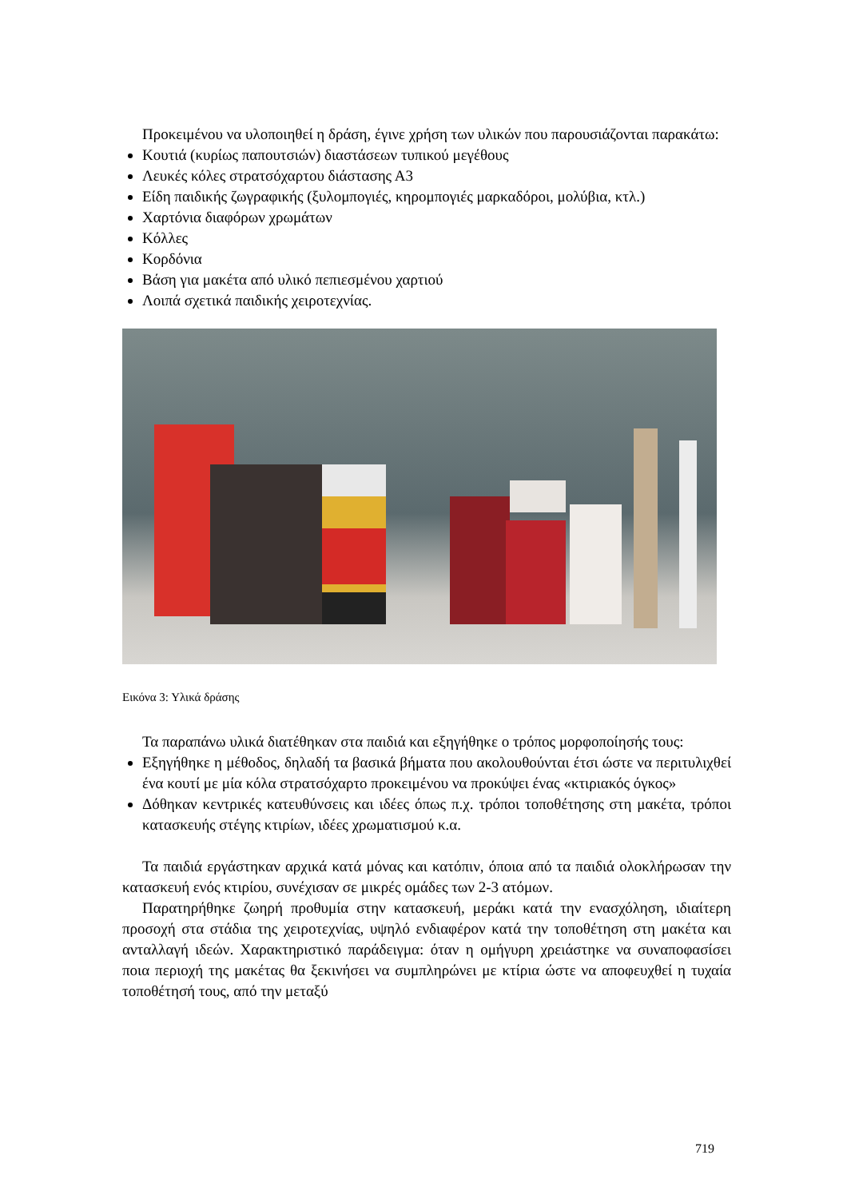Προκειμένου να υλοποιηθεί η δράση, έγινε χρήση των υλικών που παρουσιάζονται παρακάτω:
Κουτιά (κυρίως παπουτσιών) διαστάσεων τυπικού μεγέθους
Λευκές κόλες στρατσόχαρτου διάστασης Α3
Είδη παιδικής ζωγραφικής (ξυλομπογιές, κηρομπογιές μαρκαδόροι, μολύβια, κτλ.)
Χαρτόνια διαφόρων χρωμάτων
Κόλλες
Κορδόνια
Βάση για μακέτα από υλικό πεπιεσμένου χαρτιού
Λοιπά σχετικά παιδικής χειροτεχνίας.
Εικόνα 3: Υλικά δράσης
Τα παραπάνω υλικά διατέθηκαν στα παιδιά και εξηγήθηκε ο τρόπος μορφοποίησής τους:
Εξηγήθηκε η μέθοδος, δηλαδή τα βασικά βήματα που ακολουθούνται έτσι ώστε να περιτυλιχθεί ένα κουτί με μία κόλα στρατσόχαρτο προκειμένου να προκύψει ένας «κτιριακός όγκος»
Δόθηκαν κεντρικές κατευθύνσεις και ιδέες όπως π.χ. τρόποι τοποθέτησης στη μακέτα, τρόποι κατασκευής στέγης κτιρίων, ιδέες χρωματισμού κ.α.
Τα παιδιά εργάστηκαν αρχικά κατά μόνας και κατόπιν, όποια από τα παιδιά ολοκλήρωσαν την κατασκευή ενός κτιρίου, συνέχισαν σε μικρές ομάδες των 2-3 ατόμων.
Παρατηρήθηκε ζωηρή προθυμία στην κατασκευή, μεράκι κατά την ενασχόληση, ιδιαίτερη προσοχή στα στάδια της χειροτεχνίας, υψηλό ενδιαφέρον κατά την τοποθέτηση στη μακέτα και ανταλλαγή ιδεών. Χαρακτηριστικό παράδειγμα: όταν η ομήγυρη χρειάστηκε να συναποφασίσει ποια περιοχή της μακέτας θα ξεκινήσει να συμπληρώνει με κτίρια ώστε να αποφευχθεί η τυχαία τοποθέτησή τους, από την μεταξύ
719